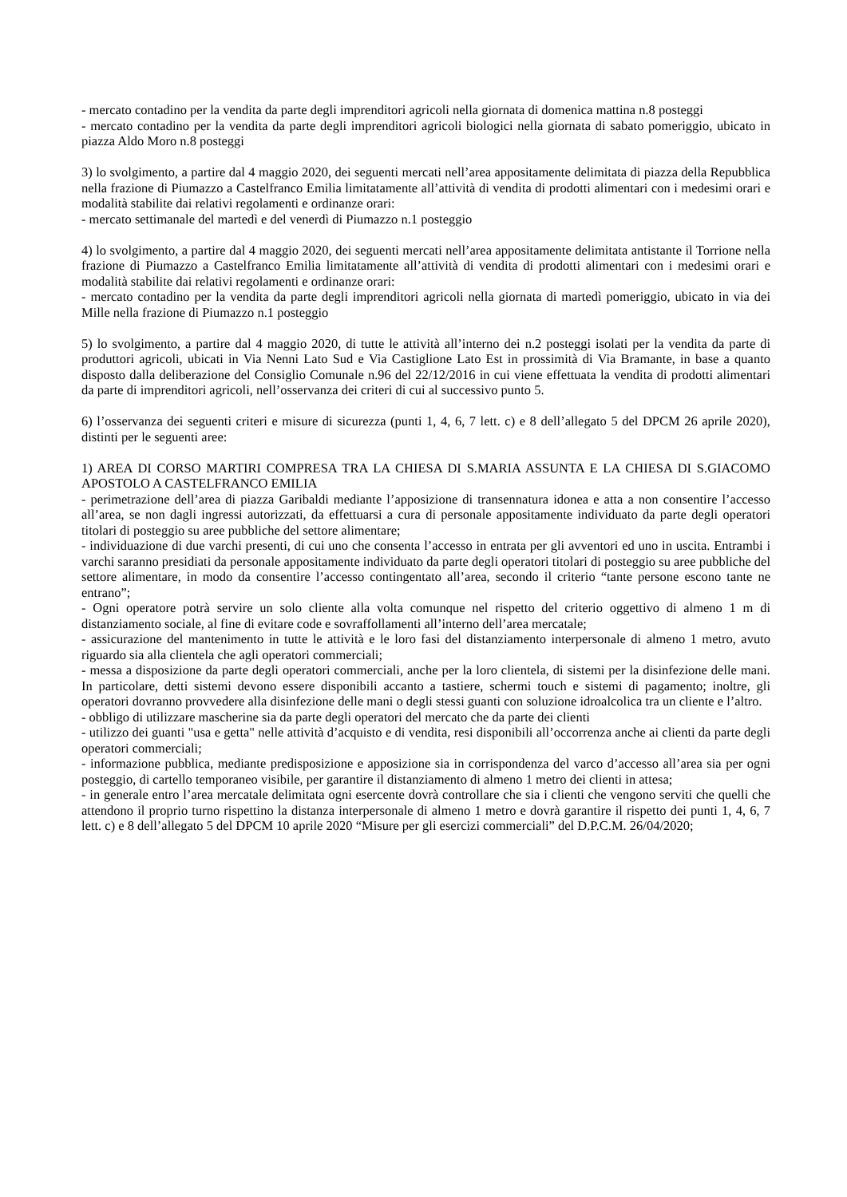- mercato contadino per la vendita da parte degli imprenditori agricoli nella giornata di domenica mattina n.8 posteggi
- mercato contadino per la vendita da parte degli imprenditori agricoli biologici nella giornata di sabato pomeriggio, ubicato in piazza Aldo Moro n.8 posteggi
3) lo svolgimento, a partire dal 4 maggio 2020, dei seguenti mercati nell’area appositamente delimitata di piazza della Repubblica nella frazione di Piumazzo a Castelfranco Emilia limitatamente all’attività di vendita di prodotti alimentari con i medesimi orari e modalità stabilite dai relativi regolamenti e ordinanze orari:
- mercato settimanale del martedì e del venerdì di Piumazzo n.1 posteggio
4) lo svolgimento, a partire dal 4 maggio 2020, dei seguenti mercati nell’area appositamente delimitata antistante il Torrione nella frazione di Piumazzo a Castelfranco Emilia limitatamente all’attività di vendita di prodotti alimentari con i medesimi orari e modalità stabilite dai relativi regolamenti e ordinanze orari:
- mercato contadino per la vendita da parte degli imprenditori agricoli nella giornata di martedì pomeriggio, ubicato in via dei Mille nella frazione di Piumazzo n.1 posteggio
5) lo svolgimento, a partire dal 4 maggio 2020, di tutte le attività all’interno dei n.2 posteggi isolati per la vendita da parte di produttori agricoli, ubicati in Via Nenni Lato Sud e Via Castiglione Lato Est in prossimità di Via Bramante, in base a quanto disposto dalla deliberazione del Consiglio Comunale n.96 del 22/12/2016 in cui viene effettuata la vendita di prodotti alimentari da parte di imprenditori agricoli, nell’osservanza dei criteri di cui al successivo punto 5.
6) l’osservanza dei seguenti criteri e misure di sicurezza (punti 1, 4, 6, 7 lett. c) e 8 dell’allegato 5 del DPCM 26 aprile 2020), distinti per le seguenti aree:
1) AREA DI CORSO MARTIRI COMPRESA TRA LA CHIESA DI S.MARIA ASSUNTA E LA CHIESA DI S.GIACOMO APOSTOLO A CASTELFRANCO EMILIA
- perimetrazione dell’area di piazza Garibaldi mediante l’apposizione di transennatura idonea e atta a non consentire l’accesso all’area, se non dagli ingressi autorizzati, da effettuarsi a cura di personale appositamente individuato da parte degli operatori titolari di posteggio su aree pubbliche del settore alimentare;
- individuazione di due varchi presenti, di cui uno che consenta l’accesso in entrata per gli avventori ed uno in uscita. Entrambi i varchi saranno presidiati da personale appositamente individuato da parte degli operatori titolari di posteggio su aree pubbliche del settore alimentare, in modo da consentire l’accesso contingentato all’area, secondo il criterio “tante persone escono tante ne entrano”;
- Ogni operatore potrà servire un solo cliente alla volta comunque nel rispetto del criterio oggettivo di almeno 1 m di distanziamento sociale, al fine di evitare code e sovraffollamenti all’interno dell’area mercatale;
- assicurazione del mantenimento in tutte le attività e le loro fasi del distanziamento interpersonale di almeno 1 metro, avuto riguardo sia alla clientela che agli operatori commerciali;
- messa a disposizione da parte degli operatori commerciali, anche per la loro clientela, di sistemi per la disinfezione delle mani. In particolare, detti sistemi devono essere disponibili accanto a tastiere, schermi touch e sistemi di pagamento; inoltre, gli operatori dovranno provvedere alla disinfezione delle mani o degli stessi guanti con soluzione idroalcolica tra un cliente e l’altro.
- obbligo di utilizzare mascherine sia da parte degli operatori del mercato che da parte dei clienti
- utilizzo dei guanti "usa e getta" nelle attività d’acquisto e di vendita, resi disponibili all’occorrenza anche ai clienti da parte degli operatori commerciali;
- informazione pubblica, mediante predisposizione e apposizione sia in corrispondenza del varco d’accesso all’area sia per ogni posteggio, di cartello temporaneo visibile, per garantire il distanziamento di almeno 1 metro dei clienti in attesa;
- in generale entro l’area mercatale delimitata ogni esercente dovrà controllare che sia i clienti che vengono serviti che quelli che attendono il proprio turno rispettino la distanza interpersonale di almeno 1 metro e dovrà garantire il rispetto dei punti 1, 4, 6, 7 lett. c) e 8 dell’allegato 5 del DPCM 10 aprile 2020 “Misure per gli esercizi commerciali” del D.P.C.M. 26/04/2020;